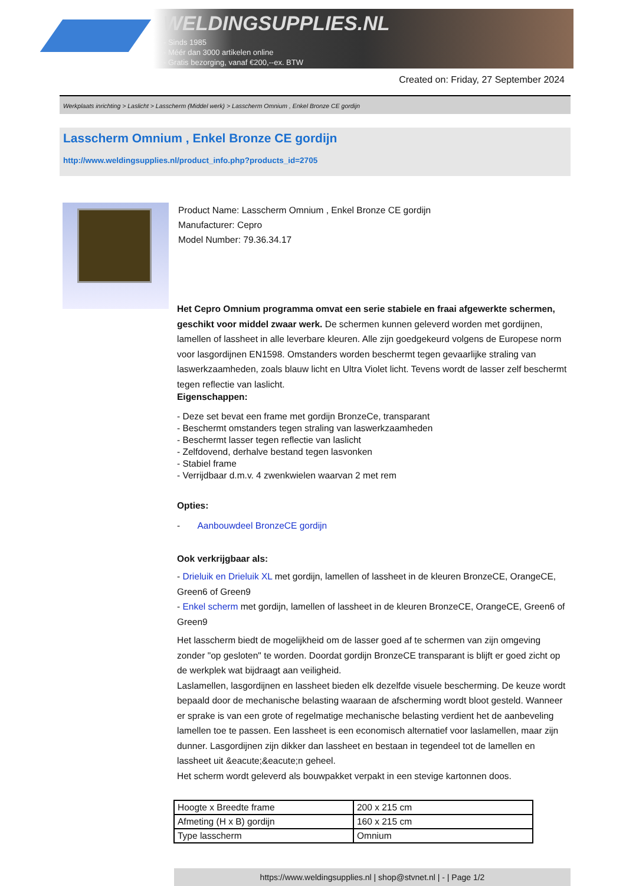WELDINGSUPPLIES.NL
- Sinds 1985
- Méér dan 3000 artikelen online
- Gratis bezorging, vanaf €200,--ex. BTW
Created on: Friday, 27 September 2024
Werkplaats inrichting > Laslicht > Lasscherm (Middel werk) > Lasscherm Omnium , Enkel Bronze CE gordijn
Lasscherm Omnium , Enkel Bronze CE gordijn
http://www.weldingsupplies.nl/product_info.php?products_id=2705
Product Name: Lasscherm Omnium , Enkel Bronze CE gordijn
Manufacturer: Cepro
Model Number: 79.36.34.17
Het Cepro Omnium programma omvat een serie stabiele en fraai afgewerkte schermen, geschikt voor middel zwaar werk. De schermen kunnen geleverd worden met gordijnen, lamellen of lassheet in alle leverbare kleuren. Alle zijn goedgekeurd volgens de Europese norm voor lasgordijnen EN1598. Omstanders worden beschermt tegen gevaarlijke straling van laswerkzaamheden, zoals blauw licht en Ultra Violet licht. Tevens wordt de lasser zelf beschermt tegen reflectie van laslicht.
Eigenschappen:
- Deze set bevat een frame met gordijn BronzeCe, transparant
- Beschermt omstanders tegen straling van laswerkzaamheden
- Beschermt lasser tegen reflectie van laslicht
- Zelfdovend, derhalve bestand tegen lasvonken
- Stabiel frame
- Verrijdbaar d.m.v. 4 zwenkwielen waarvan 2 met rem
Opties:
- Aanbouwdeel BronzeCE gordijn
Ook verkrijgbaar als:
- Drieluik en Drieluik XL met gordijn, lamellen of lassheet in de kleuren BronzeCE, OrangeCE, Green6 of Green9
- Enkel scherm met gordijn, lamellen of lassheet in de kleuren BronzeCE, OrangeCE, Green6 of Green9
Het lasscherm biedt de mogelijkheid om de lasser goed af te schermen van zijn omgeving zonder "op gesloten" te worden. Doordat gordijn BronzeCE transparant is blijft er goed zicht op de werkplek wat bijdraagt aan veiligheid.
Laslamellen, lasgordijnen en lassheet bieden elk dezelfde visuele bescherming. De keuze wordt bepaald door de mechanische belasting waaraan de afscherming wordt bloot gesteld. Wanneer er sprake is van een grote of regelmatige mechanische belasting verdient het de aanbeveling lamellen toe te passen. Een lassheet is een economisch alternatief voor laslamellen, maar zijn dunner. Lasgordijnen zijn dikker dan lassheet en bestaan in tegendeel tot de lamellen en lassheet uit &eacute;&eacute;n geheel.
Het scherm wordt geleverd als bouwpakket verpakt in een stevige kartonnen doos.
| Hoogte x Breedte frame | 200 x 215 cm |
| Afmeting (H x B) gordijn | 160 x 215 cm |
| Type lasscherm | Omnium |
https://www.weldingsupplies.nl | shop@stvnet.nl | - | Page 1/2